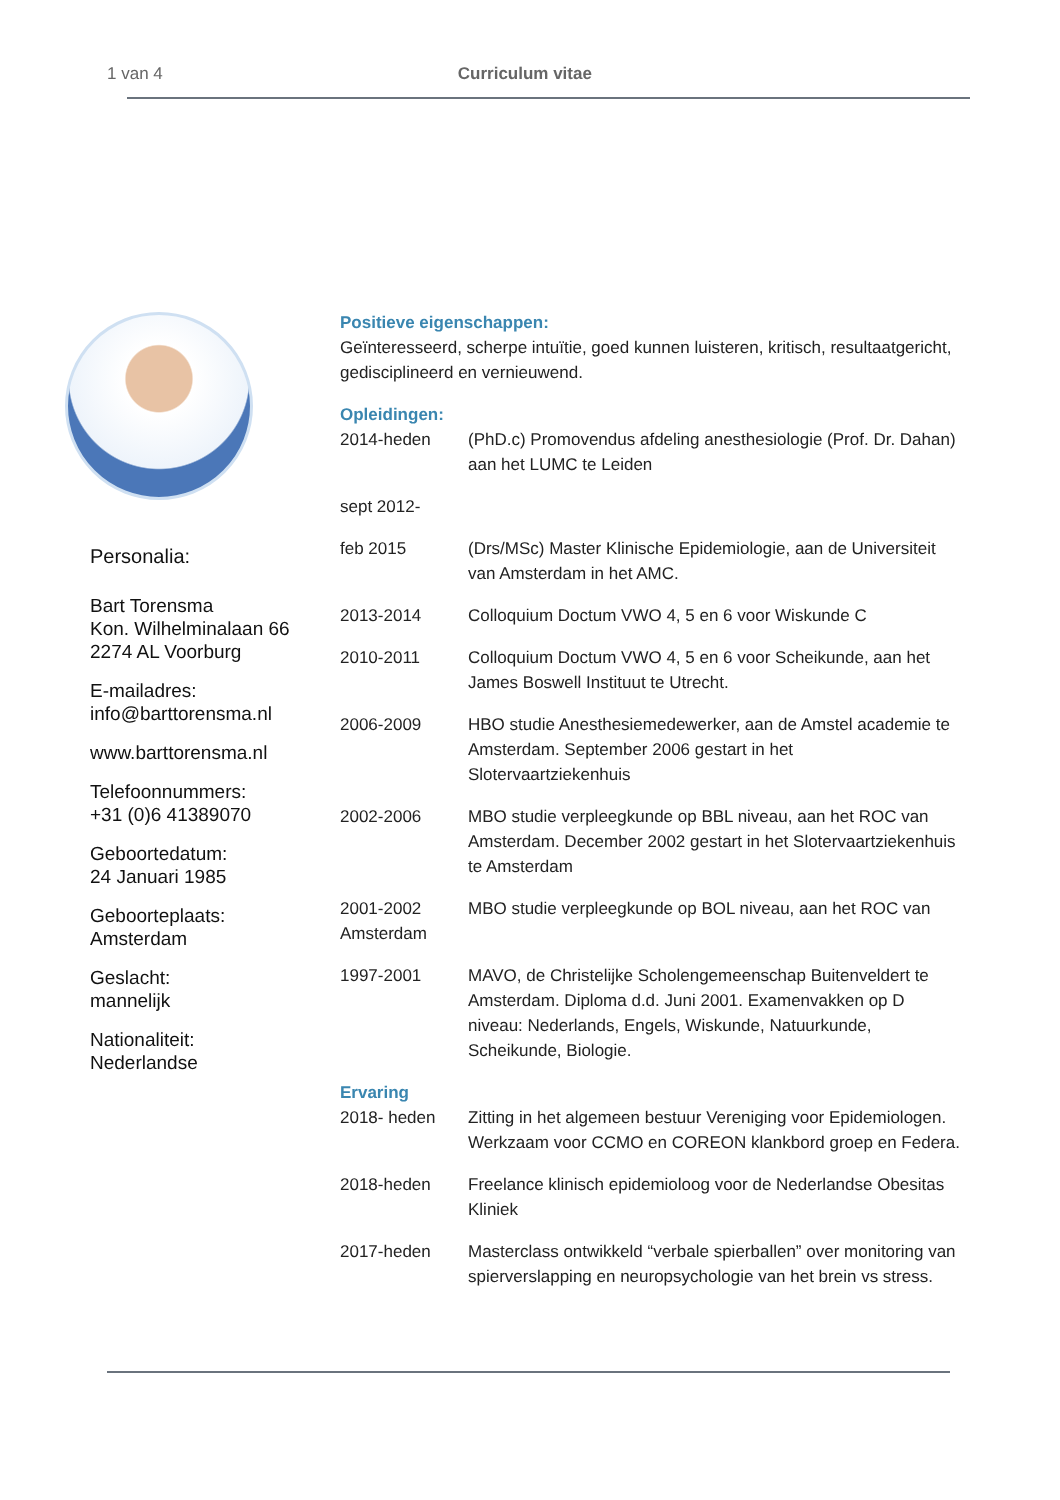1 van 4 Curriculum vitae
Personalia:
Bart Torensma
Kon. Wilhelminalaan 66
2274 AL Voorburg
E-mailadres:
info@barttorensma.nl
www.barttorensma.nl
Telefoonnummers:
+31 (0)6 41389070
Geboortedatum:
24 Januari 1985
Geboorteplaats:
Amsterdam
Geslacht:
mannelijk
Nationaliteit:
Nederlandse
Positieve eigenschappen:
Geïnteresseerd, scherpe intuïtie, goed kunnen luisteren, kritisch, resultaatgericht, gedisciplineerd en vernieuwend.
Opleidingen:
2014-heden (PhD.c) Promovendus afdeling anesthesiologie (Prof. Dr. Dahan) aan het LUMC te Leiden
sept 2012-
feb 2015 (Drs/MSc) Master Klinische Epidemiologie, aan de Universiteit van Amsterdam in het AMC.
2013-2014 Colloquium Doctum VWO 4, 5 en 6 voor Wiskunde C
2010-2011 Colloquium Doctum VWO 4, 5 en 6 voor Scheikunde, aan het James Boswell Instituut te Utrecht.
2006-2009 HBO studie Anesthesiemedewerker, aan de Amstel academie te Amsterdam. September 2006 gestart in het Slotervaartziekenhuis
2002-2006 MBO studie verpleegkunde op BBL niveau, aan het ROC van Amsterdam. December 2002 gestart in het Slotervaartziekenhuis te Amsterdam
2001-2002
Amsterdam
MBO studie verpleegkunde op BOL niveau, aan het ROC van
1997-2001 MAVO, de Christelijke Scholengemeenschap Buitenveldert te Amsterdam. Diploma d.d. Juni 2001. Examenvakken op D niveau: Nederlands, Engels, Wiskunde, Natuurkunde, Scheikunde, Biologie.
Ervaring
2018- heden Zitting in het algemeen bestuur Vereniging voor Epidemiologen. Werkzaam voor CCMO en COREON klankbord groep en Federa.
2018-heden Freelance klinisch epidemioloog voor de Nederlandse Obesitas Kliniek
2017-heden Masterclass ontwikkeld “verbale spierballen” over monitoring van spierverslapping en neuropsychologie van het brein vs stress.